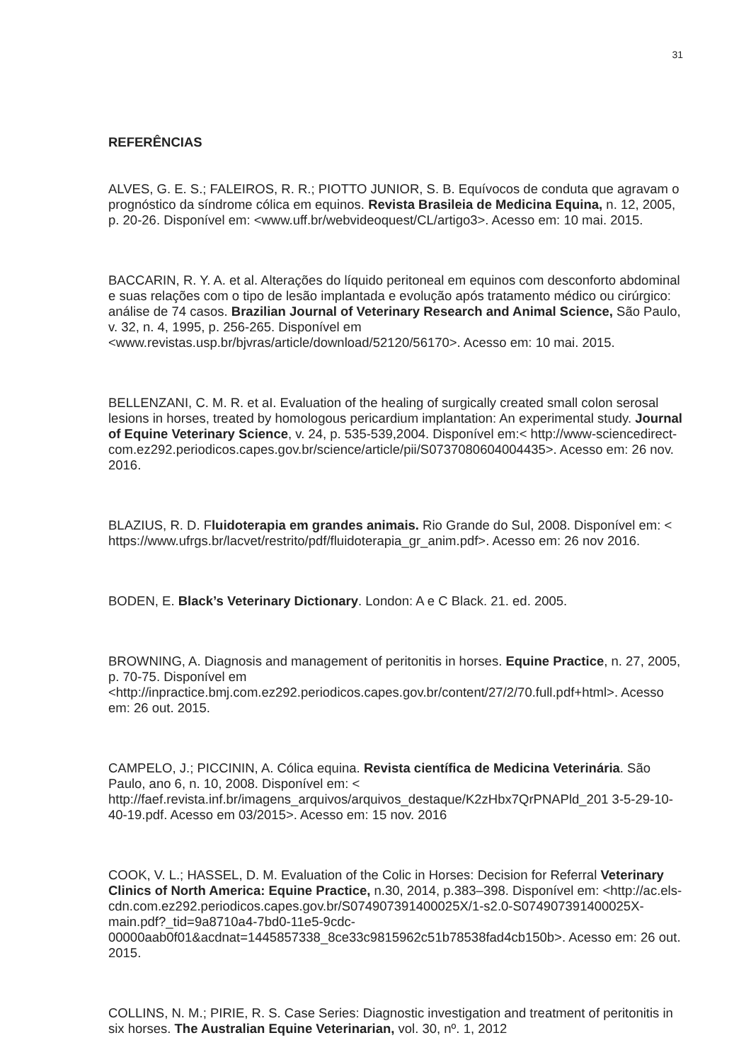31
REFERÊNCIAS
ALVES, G. E. S.; FALEIROS, R. R.; PIOTTO JUNIOR, S. B. Equívocos de conduta que agravam o prognóstico da síndrome cólica em equinos. Revista Brasileia de Medicina Equina, n. 12, 2005, p. 20-26. Disponível em: <www.uff.br/webvideoquest/CL/artigo3>. Acesso em: 10 mai. 2015.
BACCARIN, R. Y. A. et al. Alterações do líquido peritoneal em equinos com desconforto abdominal e suas relações com o tipo de lesão implantada e evolução após tratamento médico ou cirúrgico: análise de 74 casos. Brazilian Journal of Veterinary Research and Animal Science, São Paulo, v. 32, n. 4, 1995, p. 256-265. Disponível em <www.revistas.usp.br/bjvras/article/download/52120/56170>. Acesso em: 10 mai. 2015.
BELLENZANI, C. M. R. et aI. Evaluation of the healing of surgically created small colon serosal lesions in horses, treated by homologous pericardium implantation: An experimental study. Journal of Equine Veterinary Science, v. 24, p. 535-539,2004. Disponível em:< http://www-sciencedirect-com.ez292.periodicos.capes.gov.br/science/article/pii/S0737080604004435>. Acesso em: 26 nov. 2016.
BLAZIUS, R. D. Fluidoterapia em grandes animais. Rio Grande do Sul, 2008. Disponível em: < https://www.ufrgs.br/lacvet/restrito/pdf/fluidoterapia_gr_anim.pdf>. Acesso em: 26 nov 2016.
BODEN, E. Black’s Veterinary Dictionary. London: A e C Black. 21. ed. 2005.
BROWNING, A. Diagnosis and management of peritonitis in horses. Equine Practice, n. 27, 2005, p. 70-75. Disponível em <http://inpractice.bmj.com.ez292.periodicos.capes.gov.br/content/27/2/70.full.pdf+html>. Acesso em: 26 out. 2015.
CAMPELO, J.; PICCININ, A. Cólica equina. Revista científica de Medicina Veterinária. São Paulo, ano 6, n. 10, 2008. Disponível em: < http://faef.revista.inf.br/imagens_arquivos/arquivos_destaque/K2zHbx7QrPNAPld_201 3-5-29-10-40-19.pdf. Acesso em 03/2015>. Acesso em: 15 nov. 2016
COOK, V. L.; HASSEL, D. M. Evaluation of the Colic in Horses: Decision for Referral Veterinary Clinics of North America: Equine Practice, n.30, 2014, p.383–398. Disponível em: <http://ac.els-cdn.com.ez292.periodicos.capes.gov.br/S074907391400025X/1-s2.0-S074907391400025X-main.pdf?_tid=9a8710a4-7bd0-11e5-9cdc-00000aab0f01&acdnat=1445857338_8ce33c9815962c51b78538fad4cb150b>. Acesso em: 26 out. 2015.
COLLINS, N. M.; PIRIE, R. S. Case Series: Diagnostic investigation and treatment of peritonitis in six horses. The Australian Equine Veterinarian, vol. 30, nº. 1, 2012